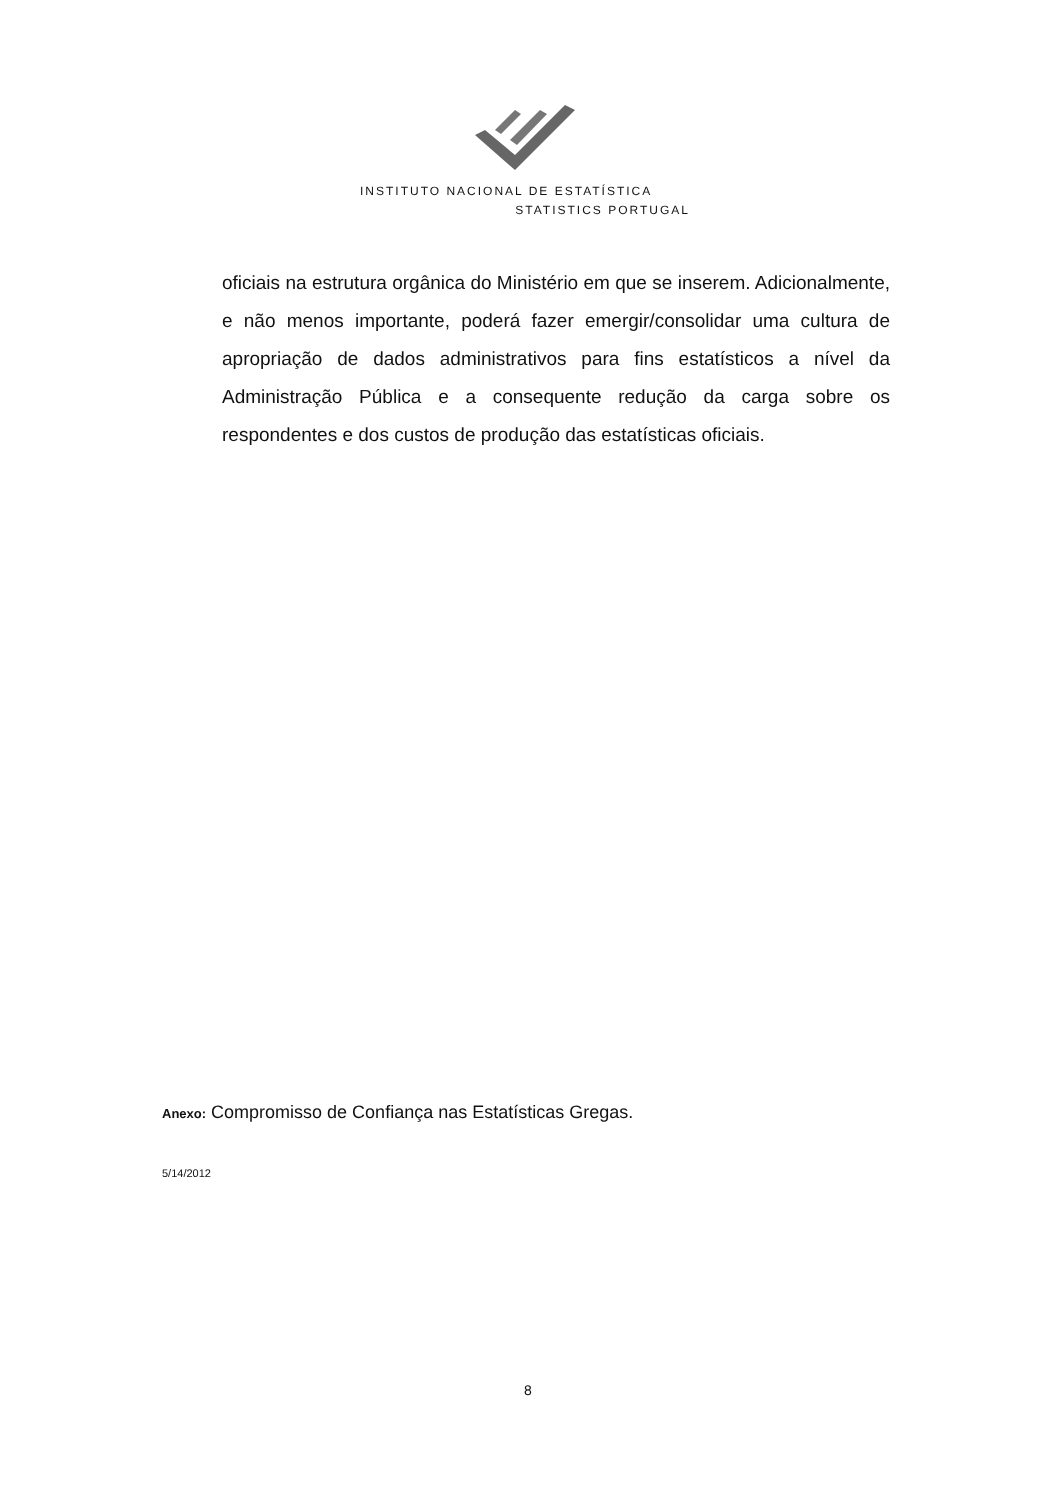INSTITUTO NACIONAL DE ESTATÍSTICA
STATISTICS PORTUGAL
oficiais na estrutura orgânica do Ministério em que se inserem. Adicionalmente, e não menos importante, poderá fazer emergir/consolidar uma cultura de apropriação de dados administrativos para fins estatísticos a nível da Administração Pública e a consequente redução da carga sobre os respondentes e dos custos de produção das estatísticas oficiais.
Anexo: Compromisso de Confiança nas Estatísticas Gregas.
5/14/2012
8